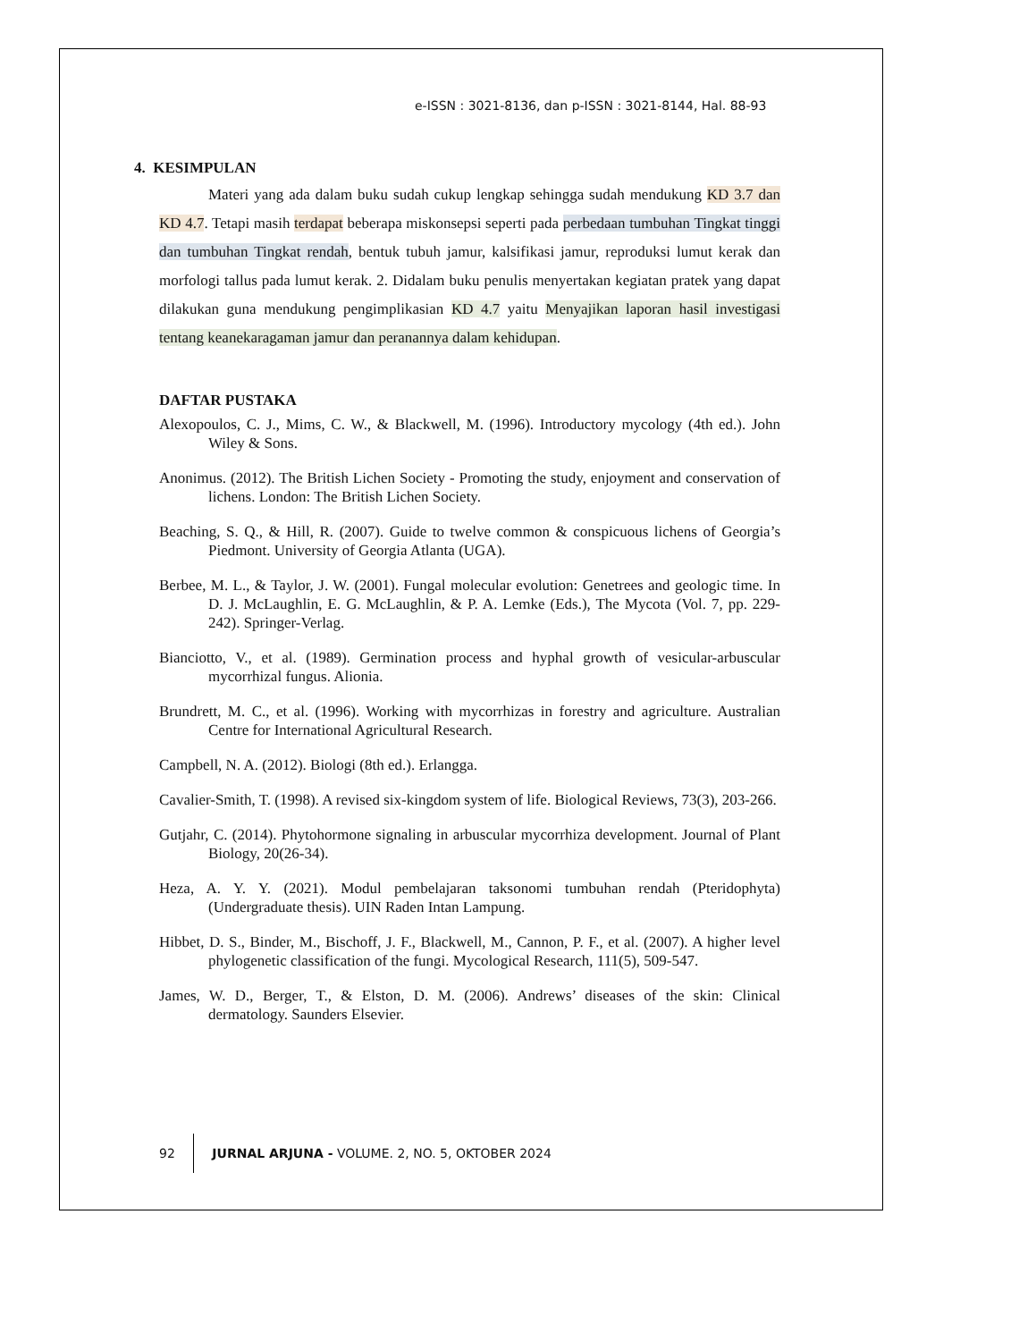e-ISSN : 3021-8136, dan p-ISSN : 3021-8144, Hal. 88-93
4. KESIMPULAN
Materi yang ada dalam buku sudah cukup lengkap sehingga sudah mendukung KD 3.7 dan KD 4.7. Tetapi masih terdapat beberapa miskonsepsi seperti pada perbedaan tumbuhan Tingkat tinggi dan tumbuhan Tingkat rendah, bentuk tubuh jamur, kalsifikasi jamur, reproduksi lumut kerak dan morfologi tallus pada lumut kerak. 2. Didalam buku penulis menyertakan kegiatan pratek yang dapat dilakukan guna mendukung pengimplikasian KD 4.7 yaitu Menyajikan laporan hasil investigasi tentang keanekaragaman jamur dan peranannya dalam kehidupan.
DAFTAR PUSTAKA
Alexopoulos, C. J., Mims, C. W., & Blackwell, M. (1996). Introductory mycology (4th ed.). John Wiley & Sons.
Anonimus. (2012). The British Lichen Society - Promoting the study, enjoyment and conservation of lichens. London: The British Lichen Society.
Beaching, S. Q., & Hill, R. (2007). Guide to twelve common & conspicuous lichens of Georgia’s Piedmont. University of Georgia Atlanta (UGA).
Berbee, M. L., & Taylor, J. W. (2001). Fungal molecular evolution: Genetrees and geologic time. In D. J. McLaughlin, E. G. McLaughlin, & P. A. Lemke (Eds.), The Mycota (Vol. 7, pp. 229-242). Springer-Verlag.
Bianciotto, V., et al. (1989). Germination process and hyphal growth of vesicular-arbuscular mycorrhizal fungus. Alionia.
Brundrett, M. C., et al. (1996). Working with mycorrhizas in forestry and agriculture. Australian Centre for International Agricultural Research.
Campbell, N. A. (2012). Biologi (8th ed.). Erlangga.
Cavalier-Smith, T. (1998). A revised six-kingdom system of life. Biological Reviews, 73(3), 203-266.
Gutjahr, C. (2014). Phytohormone signaling in arbuscular mycorrhiza development. Journal of Plant Biology, 20(26-34).
Heza, A. Y. Y. (2021). Modul pembelajaran taksonomi tumbuhan rendah (Pteridophyta) (Undergraduate thesis). UIN Raden Intan Lampung.
Hibbet, D. S., Binder, M., Bischoff, J. F., Blackwell, M., Cannon, P. F., et al. (2007). A higher level phylogenetic classification of the fungi. Mycological Research, 111(5), 509-547.
James, W. D., Berger, T., & Elston, D. M. (2006). Andrews’ diseases of the skin: Clinical dermatology. Saunders Elsevier.
92
JURNAL ARJUNA - VOLUME. 2, NO. 5, OKTOBER 2024